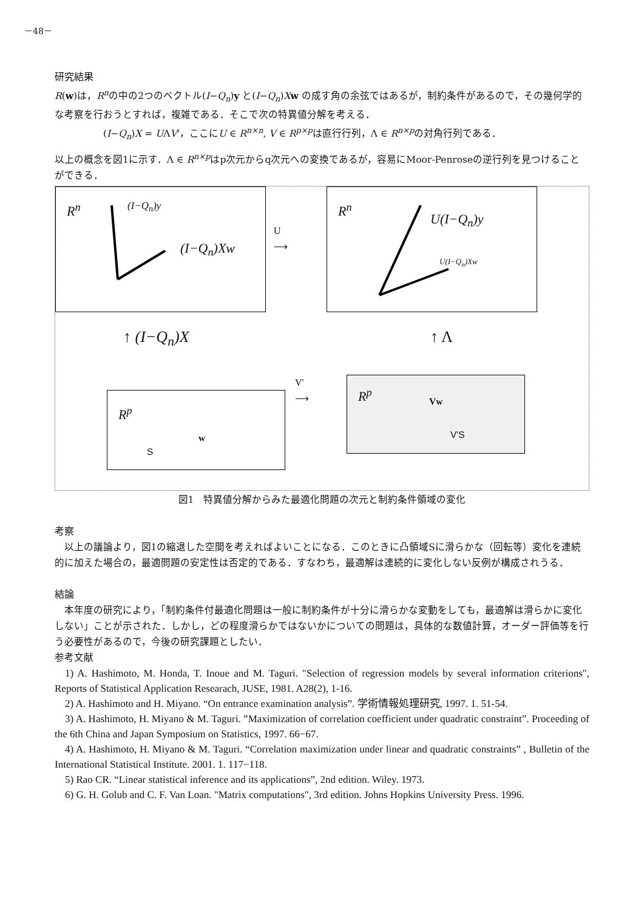－48－
研究結果
R(w)は，R<sup>n</sup>の中の2つのベクトル(I−Q<sub>n</sub>)y と(I−Q<sub>n</sub>)Xw の成す角の余弦ではあるが，制約条件があるので，その幾何学的な考察を行おうとすれば，複雑である．そこで次の特異値分解を考える．
(I−Q<sub>n</sub>)X = UΛV'，ここにU ∈ R<sup>n×n</sup>, V ∈ R<sup>p×p</sup>は直行行列，Λ ∈ R<sup>n×p</sup>の対角行列である．
以上の概念を図1に示す．Λ ∈ R<sup>n×p</sup>はp次元からq次元への変換であるが，容易にMoor-Penroseの逆行列を見つけることができる．
R<sup>n</sup> (I−Q<sub>n</sub>)y
(I−Q<sub>n</sub>)Xw
U
⟶
R<sup>n</sup>
U(I−Q<sub>n</sub>)y
U(I−Q<sub>n</sub>)Xw
↑ (I−Q<sub>n</sub>)X ↑ Λ
V'
⟶
R<sup>p</sup>
w
S
R<sup>p</sup> Vw
V'S
図1　特異値分解からみた最適化問題の次元と制約条件領域の変化
考察
以上の議論より，図1の縮退した空間を考えればよいことになる．このときに凸領域Sに滑らかな（回転等）変化を連続的に加えた場合の，最適問題の安定性は否定的である．すなわち，最適解は連続的に変化しない反例が構成されうる．
結論
本年度の研究により，「制約条件付最適化問題は一般に制約条件が十分に滑らかな変動をしても，最適解は滑らかに変化しない」ことが示された．しかし，どの程度滑らかではないかについての問題は，具体的な数値計算，オーダー評価等を行う必要性があるので，今後の研究課題としたい．
参考文献
1) A. Hashimoto, M. Honda, T. Inoue and M. Taguri. "Selection of regression models by several information criterions", Reports of Statistical Application Researach, JUSE, 1981. A28(2), 1-16.
2) A. Hashimoto and H. Miyano. “On entrance examination analysis”. 学術情報処理研究, 1997. 1. 51-54.
3) A. Hashimoto, H. Miyano & M. Taguri. ”Maximization of correlation coefficient under quadratic constraint”. Proceeding of the 6th China and Japan Symposium on Statistics, 1997. 66−67.
4) A. Hashimoto, H. Miyano & M. Taguri. “Correlation maximization under linear and quadratic constraints” , Bulletin of the International Statistical Institute. 2001. 1. 117−118.
5) Rao CR. “Linear statistical inference and its applications”, 2nd edition. Wiley. 1973.
6) G. H. Golub and C. F. Van Loan. "Matrix computations", 3rd edition. Johns Hopkins University Press. 1996.